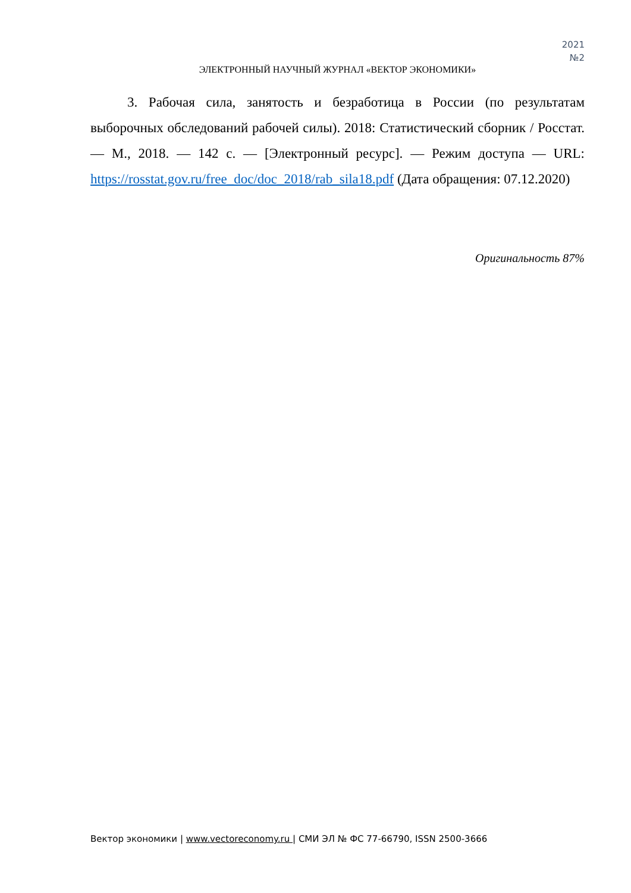2021
№2
ЭЛЕКТРОННЫЙ НАУЧНЫЙ ЖУРНАЛ «ВЕКТОР ЭКОНОМИКИ»
3. Рабочая сила, занятость и безработица в России (по результатам выборочных обследований рабочей силы). 2018: Статистический сборник / Росстат. — М., 2018. — 142 с. — [Электронный ресурс]. — Режим доступа — URL: https://rosstat.gov.ru/free_doc/doc_2018/rab_sila18.pdf (Дата обращения: 07.12.2020)
Оригинальность 87%
Вектор экономики | www.vectoreconomy.ru | СМИ ЭЛ № ФС 77-66790, ISSN 2500-3666